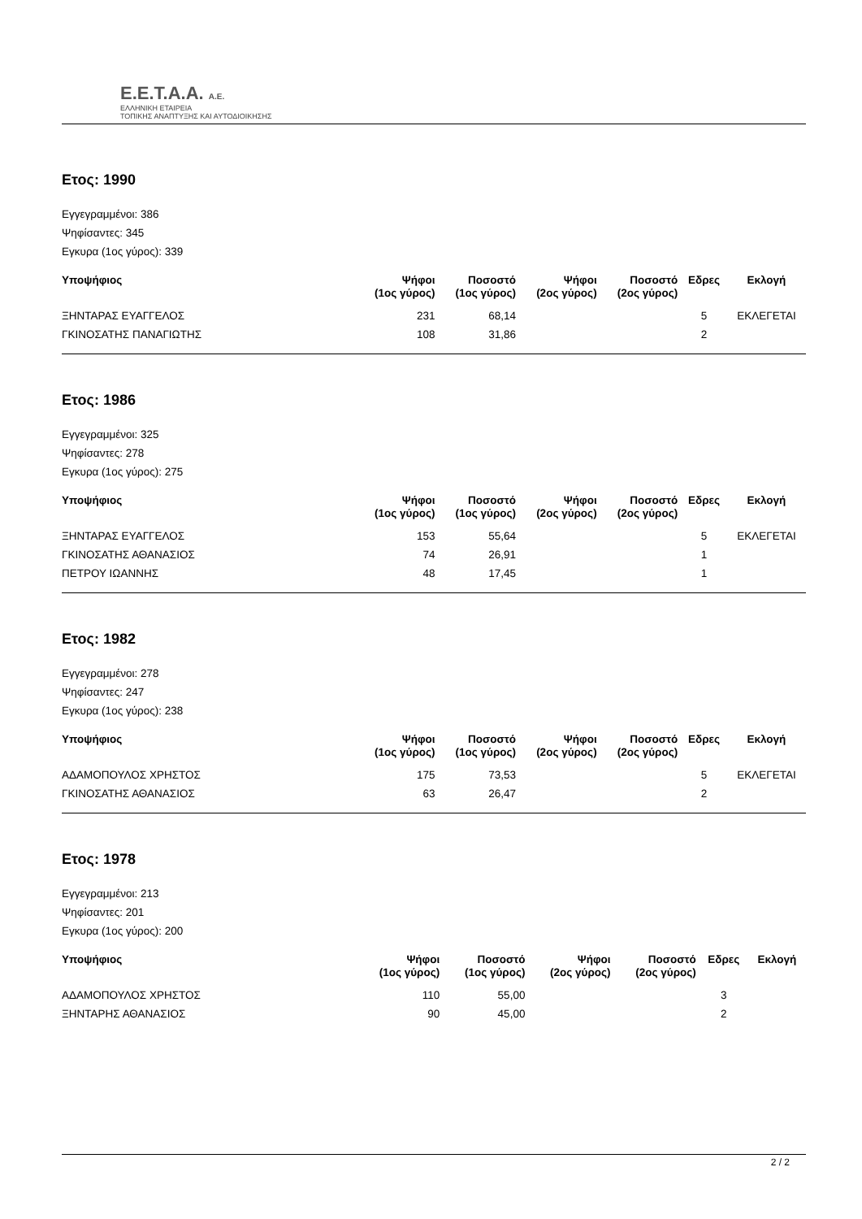Ε.Ε.Τ.Α.Α. Α.Ε.
ΕΛΛΗΝΙΚΗ ΕΤΑΙΡΕΙΑ
ΤΟΠΙΚΗΣ ΑΝΑΠΤΥΞΗΣ ΚΑΙ ΑΥΤΟΔΙΟΙΚΗΣΗΣ
Ετος: 1990
Εγγεγραμμένοι: 386
Ψηφίσαντες: 345
Εγκυρα (1ος γύρος): 339
| Υποψήφιος | Ψήφοι (1ος γύρος) | Ποσοστό (1ος γύρος) | Ψήφοι (2ος γύρος) | Ποσοστό (2ος γύρος) | Εδρες | Εκλογή |
| --- | --- | --- | --- | --- | --- | --- |
| ΞΗΝΤΑΡΑΣ ΕΥΑΓΓΕΛΟΣ | 231 | 68,14 | | | 5 | ΕΚΛΕΓΕΤΑΙ |
| ΓΚΙΝΟΣΑΤΗΣ ΠΑΝΑΓΙΩΤΗΣ | 108 | 31,86 | | | 2 | |
Ετος: 1986
Εγγεγραμμένοι: 325
Ψηφίσαντες: 278
Εγκυρα (1ος γύρος): 275
| Υποψήφιος | Ψήφοι (1ος γύρος) | Ποσοστό (1ος γύρος) | Ψήφοι (2ος γύρος) | Ποσοστό (2ος γύρος) | Εδρες | Εκλογή |
| --- | --- | --- | --- | --- | --- | --- |
| ΞΗΝΤΑΡΑΣ ΕΥΑΓΓΕΛΟΣ | 153 | 55,64 | | | 5 | ΕΚΛΕΓΕΤΑΙ |
| ΓΚΙΝΟΣΑΤΗΣ ΑΘΑΝΑΣΙΟΣ | 74 | 26,91 | | | 1 | |
| ΠΕΤΡΟΥ ΙΩΑΝΝΗΣ | 48 | 17,45 | | | 1 | |
Ετος: 1982
Εγγεγραμμένοι: 278
Ψηφίσαντες: 247
Εγκυρα (1ος γύρος): 238
| Υποψήφιος | Ψήφοι (1ος γύρος) | Ποσοστό (1ος γύρος) | Ψήφοι (2ος γύρος) | Ποσοστό (2ος γύρος) | Εδρες | Εκλογή |
| --- | --- | --- | --- | --- | --- | --- |
| ΑΔΑΜΟΠΟΥΛΟΣ ΧΡΗΣΤΟΣ | 175 | 73,53 | | | 5 | ΕΚΛΕΓΕΤΑΙ |
| ΓΚΙΝΟΣΑΤΗΣ ΑΘΑΝΑΣΙΟΣ | 63 | 26,47 | | | 2 | |
Ετος: 1978
Εγγεγραμμένοι: 213
Ψηφίσαντες: 201
Εγκυρα (1ος γύρος): 200
| Υποψήφιος | Ψήφοι (1ος γύρος) | Ποσοστό (1ος γύρος) | Ψήφοι (2ος γύρος) | Ποσοστό (2ος γύρος) | Εδρες | Εκλογή |
| --- | --- | --- | --- | --- | --- | --- |
| ΑΔΑΜΟΠΟΥΛΟΣ ΧΡΗΣΤΟΣ | 110 | 55,00 | | | 3 | |
| ΞΗΝΤΑΡΗΣ ΑΘΑΝΑΣΙΟΣ | 90 | 45,00 | | | 2 | |
2 / 2